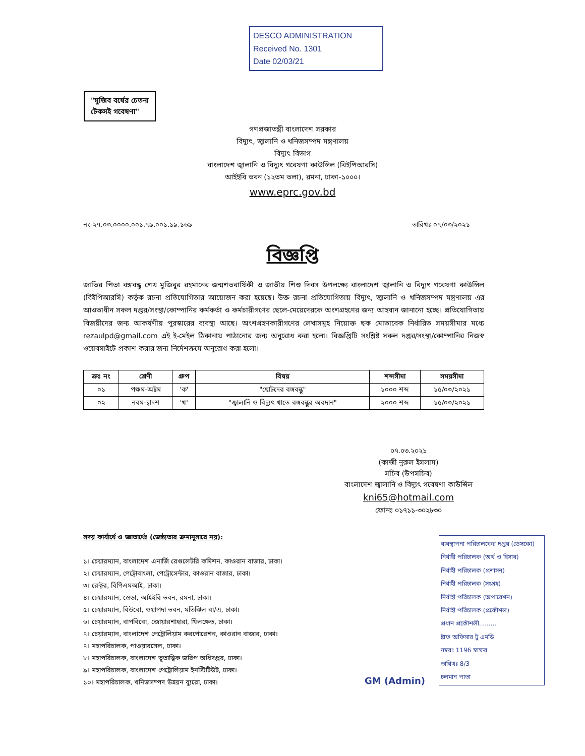DESCO ADMINISTRATION
Received No. 1301
Date 02/03/21
"মুজিব বর্ষের চেতনা
টেকসই গবেষণা"
গণপ্রজাতন্ত্রী বাংলাদেশ সরকার
বিদ্যুৎ, জ্বালানি ও খনিজসম্পদ মন্ত্রণালয়
বিদ্যুৎ বিভাগ
বাংলাদেশ জ্বালানি ও বিদ্যুৎ গবেষণা কাউন্সিল (বিইপিআরসি)
আইইবি ভবন (১২তম তলা), রমনা, ঢাকা-১০০০।
www.eprc.gov.bd
নং-২৭.০৩.০০০০.০০১.৭৯.০০১.১৯.১৬৯ তারিখঃ ০৭/০৩/২০২১
বিজ্ঞপ্তি
জাতির পিতা বঙ্গবন্ধু শেখ মুজিবুর রহমানের জন্মশতবার্ষিকী ও জাতীয় শিশু দিবস উপলক্ষ্যে বাংলাদেশ জ্বালানি ও বিদ্যুৎ গবেষণা কাউন্সিল (বিইপিআরসি) কর্তৃক রচনা প্রতিযোগিতার আয়োজন করা হয়েছে। উক্ত রচনা প্রতিযোগিতায় বিদ্যুৎ, জ্বালানি ও খনিজসম্পদ মন্ত্রণালয় এর আওতাধীন সকল দপ্তর/সংস্থা/কোম্পানির কর্মকর্তা ও কর্মচারীগণের ছেলে-মেয়েদেরকে অংশগ্রহণের জন্য আহবান জানানো হচ্ছে। প্রতিযোগিতায় বিজয়ীদের জন্য আকর্ষণীয় পুরস্কারের ব্যবস্থা আছে। অংশগ্রহণকারীগণের লেখাসমূহ নিয়োক্ত ছক মোতাবেক নির্ধারিত সময়সীমার মধ্যে rezaulpd@gmail.com এই ই-মেইল ঠিকানায় পাঠানোর জন্য অনুরোধ করা হলো। বিজ্ঞপ্তিটি সংশ্লিষ্ট সকল দপ্তর/সংস্থা/কোম্পানির নিজস্ব ওয়েবসাইটে প্রকাশ করার জন্য নির্দেশক্রমে অনুরোধ করা হলো।
| ক্রঃ নং | শ্রেণী | গ্রুপ | বিষয় | শব্দসীমা | সময়সীমা |
| --- | --- | --- | --- | --- | --- |
| ০১ | পঞ্চম-অষ্টম | 'ক' | "ছোটদের বঙ্গবন্ধু" | ১০০০ শব্দ | ১৫/০৩/২০২১ |
| ০২ | নবম-দ্বাদশ | 'খ' | "জ্বালানি ও বিদ্যুৎ খাতে বঙ্গবন্ধুর অবদান" | ২০০০ শব্দ | ১৫/০৩/২০২১ |
০৭.০৩.২০২১
(কাজী নুরুল ইসলাম)
সচিব (উপসচিব)
বাংলাদেশ জ্বালানি ও বিদ্যুৎ গবেষণা কাউন্সিল
kni65@hotmail.com
ফোনঃ ০১৭১১-৩০২৮৩০
সদয় কার্যার্থে ও জ্ঞাতার্থেঃ (জেষ্ঠ্যতার ক্রমানুসারে নয়):
১। চেয়ারম্যান, বাংলাদেশ এনার্জি রেগুলেটরি কমিশন, কাওরান বাজার, ঢাকা।
২। চেয়ারম্যান, পেট্রোবাংলা, পেট্রোসেন্টার, কাওরান বাজার, ঢাকা।
৩। রেক্টর, বিপিএমআই, ঢাকা।
৪। চেয়ারম্যান, স্রেডা, আইইবি ভবন, রমনা, ঢাকা।
৫। চেয়ারম্যান, বিউবো, ওয়াপদা ভবন, মতিঝিল বা/এ, ঢাকা।
৬। চেয়ারম্যান, বাপবিবো, জোয়ারশাহারা, খিলক্ষেত, ঢাকা।
৭। চেয়ারম্যান, বাংলাদেশ পেট্রোলিয়াম করপোরেশন, কাওরান বাজার, ঢাকা।
৭। মহাপরিচালক, পাওয়ারসেল, ঢাকা।
৮। মহাপরিচালক, বাংলাদেশ ভূতাত্ত্বিক জরিপ অধিদপ্তর, ঢাকা।
৯। মহাপরিচালক, বাংলাদেশ পেট্রোলিয়াম ইনস্টিটিউট, ঢাকা।
১০। মহাপরিচালক, খনিজসম্পদ উন্নয়ন ব্যুরো, ঢাকা।
ব্যবস্থাপনা পরিচালকের দপ্তর (ডেসকো)
নির্বাহী পরিচালক (অর্থ ও হিসাব)
নির্বাহী পরিচালক (প্রশাসন)
নির্বাহী পরিচালক (সংগ্রহ)
নির্বাহী পরিচালক (অপারেশন)
নির্বাহী পরিচালক (প্রকৌশল)
প্রধান প্রকৌশলী.........
ষ্টাফ অফিসার টু এমডি
নম্বরঃ 1196 স্বাক্ষর
তারিখঃ 8/3
চলমান পাতা
GM (Admin)